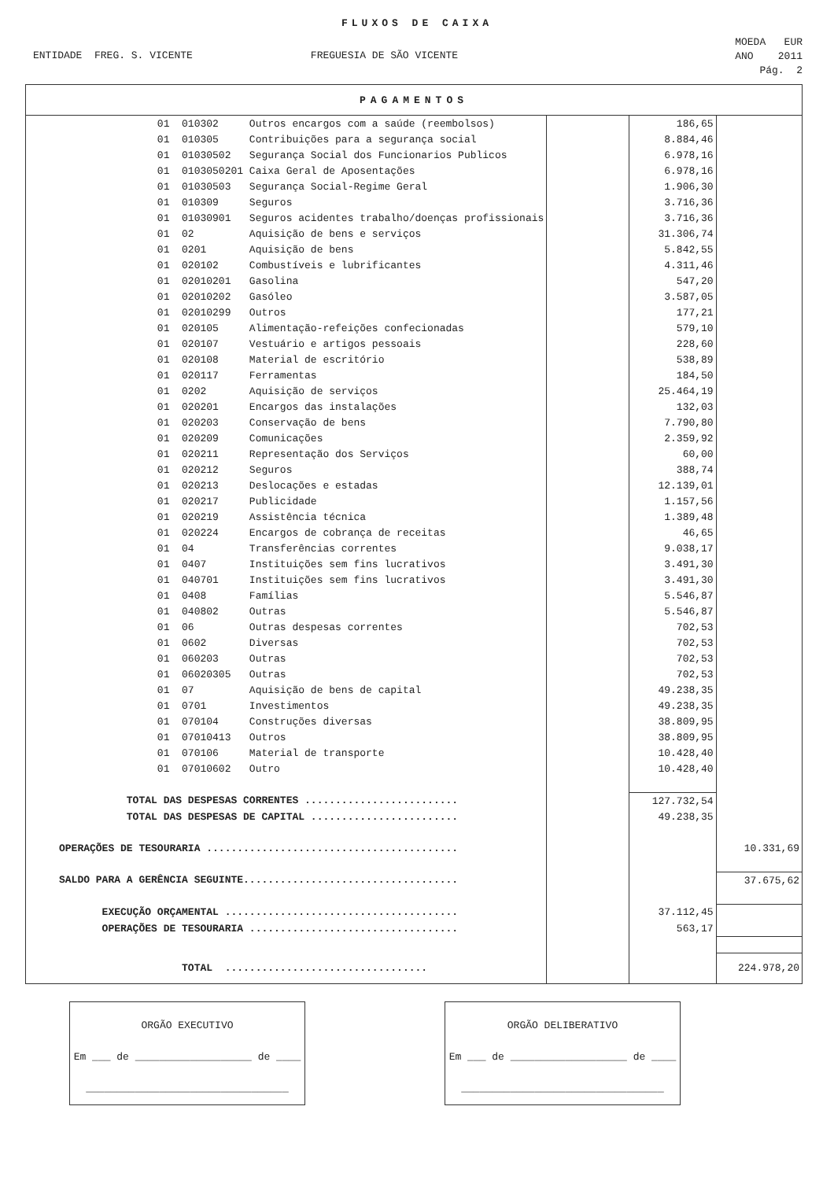FLUXOS DE CAIXA
ENTIDADE FREG. S. VICENTE FREGUESIA DE SÃO VICENTE
MOEDA EUR
ANO 2011
Pág. 2
| PAGAMENTOS | | | |
| 01 010302 Outros encargos com a saúde (reembolsos) | | 186,65 | |
| 01 010305 Contribuições para a segurança social | | 8.884,46 | |
| 01 01030502 Segurança Social dos Funcionarios Publicos | | 6.978,16 | |
| 01 0103050201 Caixa Geral de Aposentações | | 6.978,16 | |
| 01 01030503 Segurança Social-Regime Geral | | 1.906,30 | |
| 01 010309 Seguros | | 3.716,36 | |
| 01 01030901 Seguros acidentes trabalho/doenças profissionais | | 3.716,36 | |
| 01 02 Aquisição de bens e serviços | | 31.306,74 | |
| 01 0201 Aquisição de bens | | 5.842,55 | |
| 01 020102 Combustíveis e lubrificantes | | 4.311,46 | |
| 01 02010201 Gasolina | | 547,20 | |
| 01 02010202 Gasóleo | | 3.587,05 | |
| 01 02010299 Outros | | 177,21 | |
| 01 020105 Alimentação-refeições confecionadas | | 579,10 | |
| 01 020107 Vestuário e artigos pessoais | | 228,60 | |
| 01 020108 Material de escritório | | 538,89 | |
| 01 020117 Ferramentas | | 184,50 | |
| 01 0202 Aquisição de serviços | | 25.464,19 | |
| 01 020201 Encargos das instalações | | 132,03 | |
| 01 020203 Conservação de bens | | 7.790,80 | |
| 01 020209 Comunicações | | 2.359,92 | |
| 01 020211 Representação dos Serviços | | 60,00 | |
| 01 020212 Seguros | | 388,74 | |
| 01 020213 Deslocações e estadas | | 12.139,01 | |
| 01 020217 Publicidade | | 1.157,56 | |
| 01 020219 Assistência técnica | | 1.389,48 | |
| 01 020224 Encargos de cobrança de receitas | | 46,65 | |
| 01 04 Transferências correntes | | 9.038,17 | |
| 01 0407 Instituições sem fins lucrativos | | 3.491,30 | |
| 01 040701 Instituições sem fins lucrativos | | 3.491,30 | |
| 01 0408 Famílias | | 5.546,87 | |
| 01 040802 Outras | | 5.546,87 | |
| 01 06 Outras despesas correntes | | 702,53 | |
| 01 0602 Diversas | | 702,53 | |
| 01 060203 Outras | | 702,53 | |
| 01 06020305 Outras | | 702,53 | |
| 01 07 Aquisição de bens de capital | | 49.238,35 | |
| 01 0701 Investimentos | | 49.238,35 | |
| 01 070104 Construções diversas | | 38.809,95 | |
| 01 07010413 Outros | | 38.809,95 | |
| 01 070106 Material de transporte | | 10.428,40 | |
| 01 07010602 Outro | | 10.428,40 | |
| TOTAL DAS DESPESAS CORRENTES ......................... | | 127.732,54 | |
| TOTAL DAS DESPESAS DE CAPITAL ........................ | | 49.238,35 | |
| OPERAÇÕES DE TESOURARIA ......................................... | | | 10.331,69 |
| SALDO PARA A GERÊNCIA SEGUINTE................................... | | | 37.675,62 |
| EXECUÇÃO ORÇAMENTAL ...................................... | | 37.112,45 | |
| OPERAÇÕES DE TESOURARIA .................................. | | 563,17 | |
| TOTAL ................................. | | | 224.978,20 |
ORGÃO EXECUTIVO
Em ___ de ___________________ de ____
_________________________________
ORGÃO DELIBERATIVO
Em ___ de ___________________ de ____
_________________________________